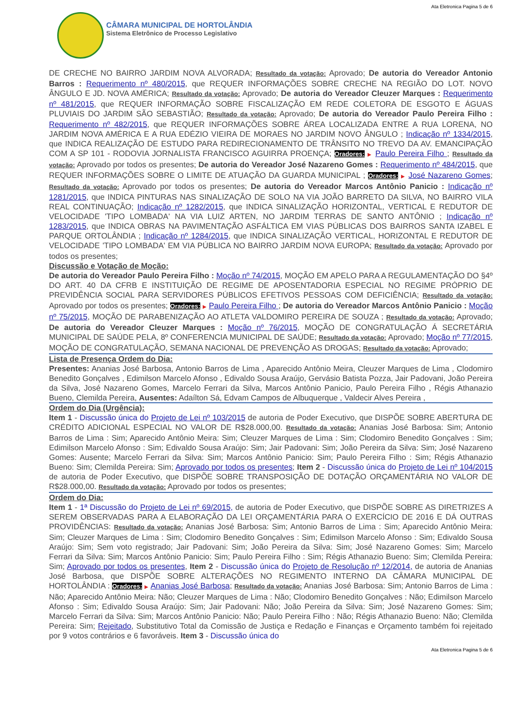Ata Eletronica Pagina 5 de 6
CÂMARA MUNICIPAL DE HORTOLÂNDIA
Sistema Eletrônico de Processo Legislativo
DE CRECHE NO BAIRRO JARDIM NOVA ALVORADA; Resultado da votação: Aprovado; De autoria do Vereador Antonio Barros : Requerimento nº 480/2015, que REQUER INFORMAÇÕES SOBRE CRECHE NA REGIÃO DO LOT. NOVO ÂNGULO E JD. NOVA AMÉRICA; Resultado da votação: Aprovado; De autoria do Vereador Cleuzer Marques : Requerimento nº 481/2015, que REQUER INFORMAÇÃO SOBRE FISCALIZAÇÃO EM REDE COLETORA DE ESGOTO E ÁGUAS PLUVIAIS DO JARDIM SÃO SEBASTIÃO; Resultado da votação: Aprovado; De autoria do Vereador Paulo Pereira Filho : Requerimento nº 482/2015, que REQUER INFORMAÇÕES SOBRE ÁREA LOCALIZADA ENTRE A RUA LORENA, NO JARDIM NOVA AMÉRICA E A RUA EDÉZIO VIEIRA DE MORAES NO JARDIM NOVO ÂNGULO ; Indicação nº 1334/2015, que INDICA REALIZAÇÃO DE ESTUDO PARA REDIRECIONAMENTO DE TRÂNSITO NO TREVO DA AV. EMANCIPAÇÃO COM A SP 101 - RODOVIA JORNALISTA FRANCISCO AGUIRRA PROENÇA; Oradores: ▶ Paulo Pereira Filho ; Resultado da votação: Aprovado por todos os presentes; De autoria do Vereador José Nazareno Gomes : Requerimento nº 484/2015, que REQUER INFORMAÇÕES SOBRE O LIMITE DE ATUAÇÃO DA GUARDA MUNICIPAL ; Oradores: ▶ José Nazareno Gomes; Resultado da votação: Aprovado por todos os presentes; De autoria do Vereador Marcos Antônio Panicio : Indicação nº 1281/2015, que INDICA PINTURAS NAS SINALIZAÇÃO DE SOLO NA VIA JOÃO BARRETO DA SILVA, NO BAIRRO VILA REAL CONTINUAÇÃO; Indicação nº 1282/2015, que INDICA SINALIZAÇÃO HORIZONTAL, VERTICAL E REDUTOR DE VELOCIDADE 'TIPO LOMBADA' NA VIA LUIZ ARTEN, NO JARDIM TERRAS DE SANTO ANTÔNIO ; Indicação nº 1283/2015, que INDICA OBRAS NA PAVIMENTAÇÃO ASFÁLTICA EM VIAS PÚBLICAS DOS BAIRROS SANTA IZABEL E PARQUE ORTOLÂNDIA ; Indicação nº 1284/2015, que INDICA SINALIZAÇÃO VERTICAL, HORIZONTAL E REDUTOR DE VELOCIDADE 'TIPO LOMBADA' EM VIA PÚBLICA NO BAIRRO JARDIM NOVA EUROPA; Resultado da votação: Aprovado por todos os presentes;
Discussão e Votação de Moção:
De autoria do Vereador Paulo Pereira Filho : Moção nº 74/2015, MOÇÃO EM APELO PARA A REGULAMENTAÇÃO DO §4º DO ART. 40 DA CFRB E INSTITUIÇÃO DE REGIME DE APOSENTADORIA ESPECIAL NO REGIME PRÓPRIO DE PREVIDÊNCIA SOCIAL PARA SERVIDORES PÚBLICOS EFETIVOS PESSOAS COM DEFICIÊNCIA; Resultado da votação: Aprovado por todos os presentes; Oradores: ▶ Paulo Pereira Filho ; De autoria do Vereador Marcos Antônio Panicio : Moção nº 75/2015, MOÇÃO DE PARABENIZAÇÃO AO ATLETA VALDOMIRO PEREIRA DE SOUZA ; Resultado da votação: Aprovado; De autoria do Vereador Cleuzer Marques : Moção nº 76/2015, MOÇÃO DE CONGRATULAÇÃO Á SECRETÁRIA MUNICIPAL DE SAÚDE PELA, 8º CONFERENCIA MUNICIPAL DE SAÚDE; Resultado da votação: Aprovado; Moção nº 77/2015, MOÇÃO DE CONGRATULAÇÃO, SEMANA NACIONAL DE PREVENÇÃO AS DROGAS; Resultado da votação: Aprovado;
Lista de Presença Ordem do Dia:
Presentes: Ananias José Barbosa, Antonio Barros de Lima , Aparecido Antônio Meira, Cleuzer Marques de Lima , Clodomiro Benedito Gonçalves , Edimilson Marcelo Afonso , Edivaldo Sousa Araújo, Gervásio Batista Pozza, Jair Padovani, João Pereira da Silva, José Nazareno Gomes, Marcelo Ferrari da Silva, Marcos Antônio Panicio, Paulo Pereira Filho , Régis Athanazio Bueno, Clemilda Pereira, Ausentes: Adaílton Sá, Edvam Campos de Albuquerque , Valdecir Alves Pereira ,
Ordem do Dia (Urgência):
Item 1 - Discussão única do Projeto de Lei nº 103/2015 de autoria de Poder Executivo, que DISPÕE SOBRE ABERTURA DE CRÉDITO ADICIONAL ESPECIAL NO VALOR DE R$28.000,00. Resultado da votação: Ananias José Barbosa: Sim; Antonio Barros de Lima : Sim; Aparecido Antônio Meira: Sim; Cleuzer Marques de Lima : Sim; Clodomiro Benedito Gonçalves : Sim; Edimilson Marcelo Afonso : Sim; Edivaldo Sousa Araújo: Sim; Jair Padovani: Sim; João Pereira da Silva: Sim; José Nazareno Gomes: Ausente; Marcelo Ferrari da Silva: Sim; Marcos Antônio Panicio: Sim; Paulo Pereira Filho : Sim; Régis Athanazio Bueno: Sim; Clemilda Pereira: Sim; Aprovado por todos os presentes; Item 2 - Discussão única do Projeto de Lei nº 104/2015 de autoria de Poder Executivo, que DISPÕE SOBRE TRANSPOSIÇÃO DE DOTAÇÃO ORÇAMENTÁRIA NO VALOR DE R$28.000,00. Resultado da votação: Aprovado por todos os presentes;
Ordem do Dia:
Item 1 - 1ª Discussão do Projeto de Lei nº 69/2015, de autoria de Poder Executivo, que DISPÕE SOBRE AS DIRETRIZES A SEREM OBSERVADAS PARA A ELABORAÇÃO DA LEI ORÇAMENTÁRIA PARA O EXERCÍCIO DE 2016 E DÁ OUTRAS PROVIDÊNCIAS: Resultado da votação: Ananias José Barbosa: Sim; Antonio Barros de Lima : Sim; Aparecido Antônio Meira: Sim; Cleuzer Marques de Lima : Sim; Clodomiro Benedito Gonçalves : Sim; Edimilson Marcelo Afonso : Sim; Edivaldo Sousa Araújo: Sim; Sem voto registrado; Jair Padovani: Sim; João Pereira da Silva: Sim; José Nazareno Gomes: Sim; Marcelo Ferrari da Silva: Sim; Marcos Antônio Panicio: Sim; Paulo Pereira Filho : Sim; Régis Athanazio Bueno: Sim; Clemilda Pereira: Sim; Aprovado por todos os presentes, Item 2 - Discussão única do Projeto de Resolução nº 12/2014, de autoria de Ananias José Barbosa, que DISPÕE SOBRE ALTERAÇÕES NO REGIMENTO INTERNO DA CÂMARA MUNICIPAL DE HORTOLÂNDIA : Oradores: ▶ Ananias José Barbosa; Resultado da votação: Ananias José Barbosa: Sim; Antonio Barros de Lima : Não; Aparecido Antônio Meira: Não; Cleuzer Marques de Lima : Não; Clodomiro Benedito Gonçalves : Não; Edimilson Marcelo Afonso : Sim; Edivaldo Sousa Araújo: Sim; Jair Padovani: Não; João Pereira da Silva: Sim; José Nazareno Gomes: Sim; Marcelo Ferrari da Silva: Sim; Marcos Antônio Panicio: Não; Paulo Pereira Filho : Não; Régis Athanazio Bueno: Não; Clemilda Pereira: Sim; Rejeitado, Substitutivo Total da Comissão de Justiça e Redação e Finanças e Orçamento também foi rejeitado por 9 votos contrários e 6 favoráveis. Item 3 - Discussão única do
Ata Eletronica Pagina 5 de 6